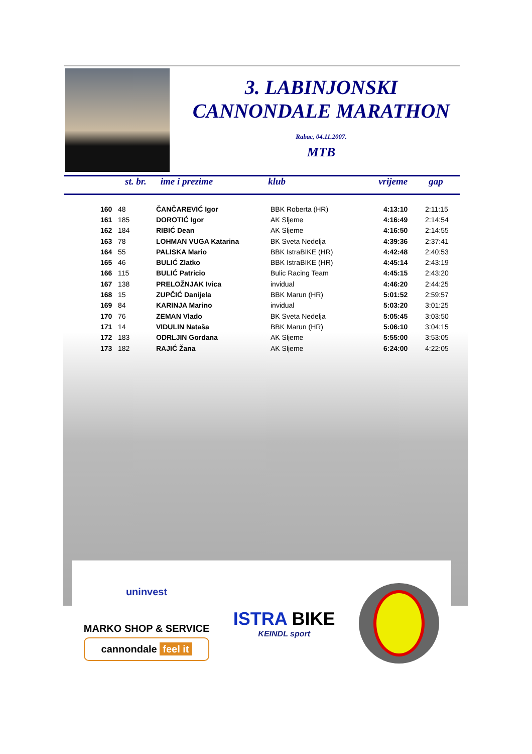3. LABINJONSKI
CANNONDALE MARATHON
Rabac, 04.11.2007.
MTB
st. br. ime i prezime klub vrijeme gap
| 160 | 48 | ČANČAREVIĆ Igor | BBK Roberta (HR) | 4:13:10 | 2:11:15 |
| 161 | 185 | DOROTIĆ Igor | AK Sljeme | 4:16:49 | 2:14:54 |
| 162 | 184 | RIBIĆ Dean | AK Sljeme | 4:16:50 | 2:14:55 |
| 163 | 78 | LOHMAN VUGA Katarina | BK Sveta Nedelja | 4:39:36 | 2:37:41 |
| 164 | 55 | PALISKA Mario | BBK IstraBIKE (HR) | 4:42:48 | 2:40:53 |
| 165 | 46 | BULIĆ Zlatko | BBK IstraBIKE (HR) | 4:45:14 | 2:43:19 |
| 166 | 115 | BULIĆ Patricio | Bulic Racing Team | 4:45:15 | 2:43:20 |
| 167 | 138 | PRELOŽNJAK Ivica | invidual | 4:46:20 | 2:44:25 |
| 168 | 15 | ZUPČIĆ Danijela | BBK Marun (HR) | 5:01:52 | 2:59:57 |
| 169 | 84 | KARINJA Marino | invidual | 5:03:20 | 3:01:25 |
| 170 | 76 | ZEMAN Vlado | BK Sveta Nedelja | 5:05:45 | 3:03:50 |
| 171 | 14 | VIDULIN Nataša | BBK Marun (HR) | 5:06:10 | 3:04:15 |
| 172 | 183 | ODRLJIN Gordana | AK Sljeme | 5:55:00 | 3:53:05 |
| 173 | 182 | RAJIĆ Žana | AK Sljeme | 6:24:00 | 4:22:05 |
uninvest
MARKO SHOP & SERVICE
cannondale feel it
ISTRA BIKE
KEINDL sport